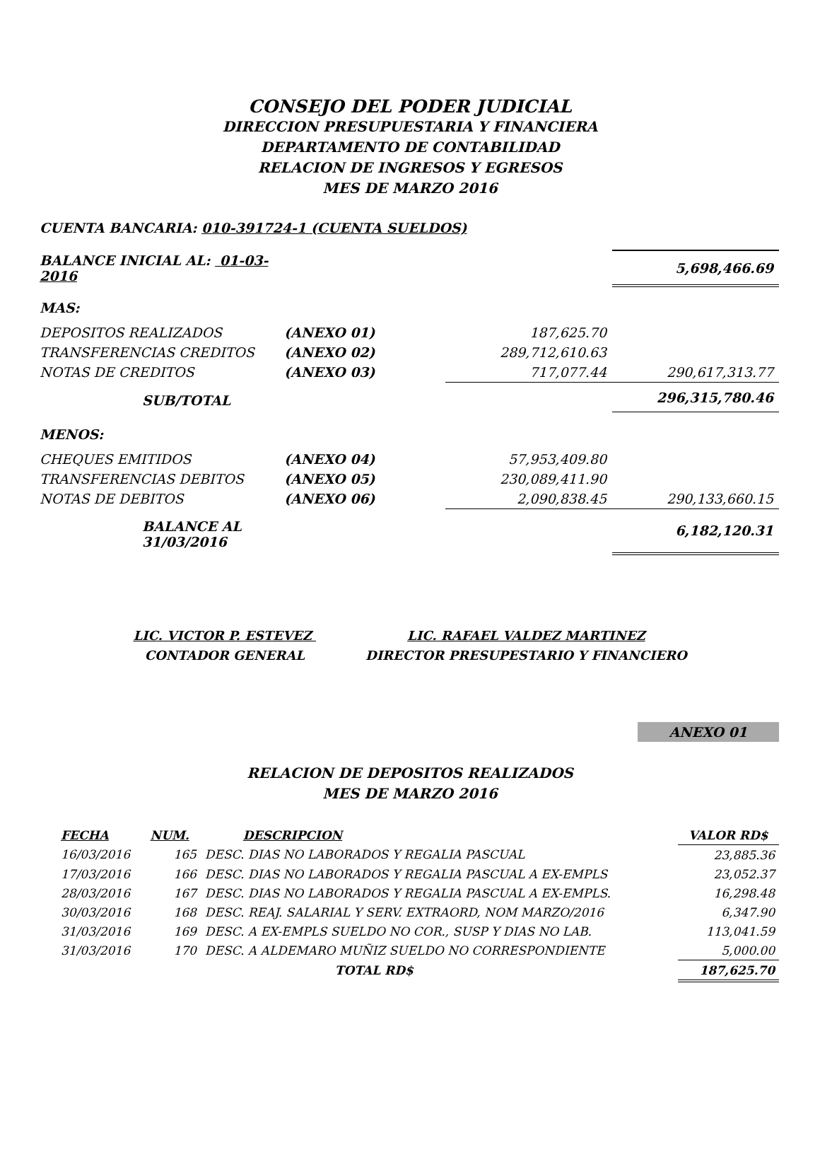CONSEJO DEL PODER JUDICIAL
DIRECCION PRESUPUESTARIA Y FINANCIERA
DEPARTAMENTO DE CONTABILIDAD
RELACION DE INGRESOS Y EGRESOS
MES DE MARZO 2016
CUENTA BANCARIA: 010-391724-1 (CUENTA SUELDOS)
| BALANCE INICIAL AL: 01-03-2016 | | | 5,698,466.69 |
| MAS: | | | |
| DEPOSITOS REALIZADOS | (ANEXO 01) | 187,625.70 | |
| TRANSFERENCIAS CREDITOS | (ANEXO 02) | 289,712,610.63 | |
| NOTAS DE CREDITOS | (ANEXO 03) | 717,077.44 | 290,617,313.77 |
| SUB/TOTAL | | | 296,315,780.46 |
| MENOS: | | | |
| CHEQUES EMITIDOS | (ANEXO 04) | 57,953,409.80 | |
| TRANSFERENCIAS DEBITOS | (ANEXO 05) | 230,089,411.90 | |
| NOTAS DE DEBITOS | (ANEXO 06) | 2,090,838.45 | 290,133,660.15 |
| BALANCE AL 31/03/2016 | | | 6,182,120.31 |
LIC. VICTOR P. ESTEVEZ
CONTADOR GENERAL
LIC. RAFAEL VALDEZ MARTINEZ
DIRECTOR PRESUPESTARIO Y FINANCIERO
ANEXO 01
RELACION DE DEPOSITOS REALIZADOS
MES DE MARZO 2016
| FECHA | NUM. | DESCRIPCION | VALOR RD$ |
| 16/03/2016 | 165 | DESC. DIAS NO LABORADOS Y REGALIA PASCUAL | 23,885.36 |
| 17/03/2016 | 166 | DESC. DIAS NO LABORADOS Y REGALIA PASCUAL A EX-EMPLS | 23,052.37 |
| 28/03/2016 | 167 | DESC. DIAS NO LABORADOS Y REGALIA PASCUAL A EX-EMPLS. | 16,298.48 |
| 30/03/2016 | 168 | DESC. REAJ. SALARIAL Y SERV. EXTRAORD, NOM MARZO/2016 | 6,347.90 |
| 31/03/2016 | 169 | DESC. A EX-EMPLS SUELDO NO COR., SUSP Y DIAS NO LAB. | 113,041.59 |
| 31/03/2016 | 170 | DESC. A ALDEMARO MUÑIZ SUELDO NO CORRESPONDIENTE | 5,000.00 |
| | | TOTAL RD$ | 187,625.70 |